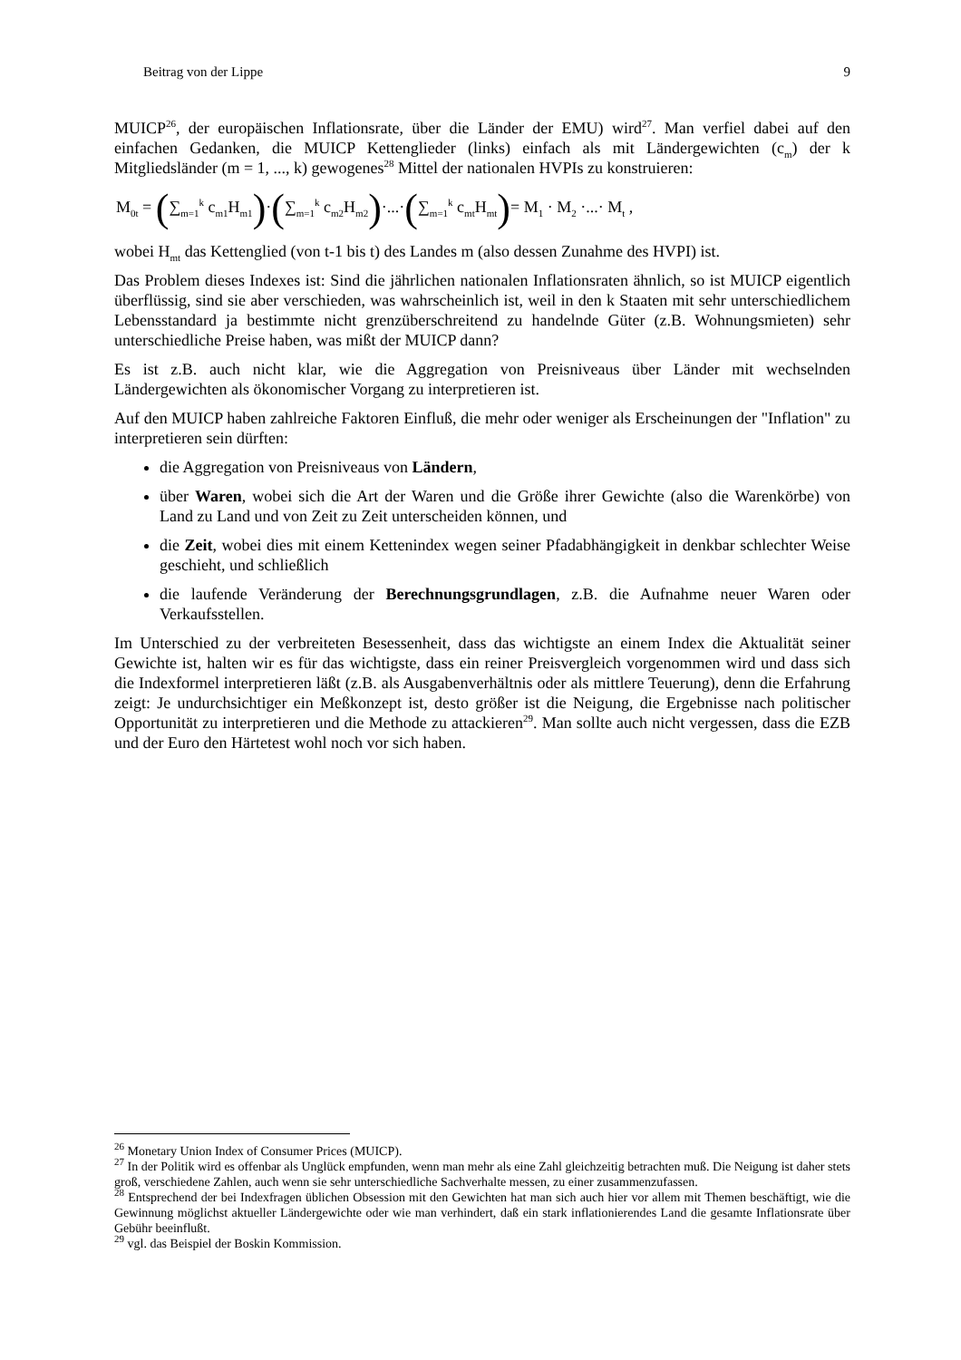Beitrag von der Lippe 9
MUICP<sup>26</sup>, der europäischen Inflationsrate, über die Länder der EMU) wird<sup>27</sup>. Man verfiel dabei auf den einfachen Gedanken, die MUICP Kettenglieder (links) einfach als mit Länderge­wichten (c<sub>m</sub>) der k Mitgliedsländer (m = 1, ..., k) gewogenes<sup>28</sup> Mittel der nationalen HVPIs zu konstruieren:
M<sub>0t</sub> = (∑<sub>m=1</sub><sup>k</sup> c<sub>m1</sub>H<sub>m1</sub>)·(∑<sub>m=1</sub><sup>k</sup> c<sub>m2</sub>H<sub>m2</sub>)·...·(∑<sub>m=1</sub><sup>k</sup> c<sub>mt</sub>H<sub>mt</sub>)= M<sub>1</sub> · M<sub>2</sub> ·...· M<sub>t</sub> ,
wobei H<sub>mt</sub> das Kettenglied (von t-1 bis t) des Landes m (also dessen Zunahme des HVPI) ist.
Das Problem dieses Indexes ist: Sind die jährlichen nationalen Inflationsraten ähnlich, so ist MUICP eigentlich überflüssig, sind sie aber verschieden, was wahrscheinlich ist, weil in den k Staaten mit sehr unterschiedlichem Lebensstandard ja bestimmte nicht grenzüberschreitend zu handelnde Güter (z.B. Wohnungsmieten) sehr unterschiedliche Preise haben, was mißt der MUICP dann?
Es ist z.B. auch nicht klar, wie die Aggregation von Preisniveaus über Länder mit wechselnden Ländergewichten als ökonomischer Vorgang zu interpretieren ist.
Auf den MUICP haben zahlreiche Faktoren Einfluß, die mehr oder weniger als Erscheinungen der "Inflation" zu interpretieren sein dürften:
die Aggregation von Preisniveaus von Ländern,
über Waren, wobei sich die Art der Waren und die Größe ihrer Gewichte (also die Warenkörbe) von Land zu Land und von Zeit zu Zeit unterscheiden können, und
die Zeit, wobei dies mit einem Kettenindex wegen seiner Pfadabhängigkeit in denkbar schlechter Weise geschieht, und schließlich
die laufende Veränderung der Berechnungsgrundlagen, z.B. die Aufnahme neuer Waren oder Verkaufsstellen.
Im Unterschied zu der verbreiteten Besessenheit, dass das wichtigste an einem Index die Aktualität seiner Gewichte ist, halten wir es für das wichtigste, dass ein reiner Preisvergleich vorgenommen wird und dass sich die Indexformel interpretieren läßt (z.B. als Ausgaben­verhältnis oder als mittlere Teuerung), denn die Erfahrung zeigt: Je undurchsichtiger ein Meßkonzept ist, desto größer ist die Neigung, die Ergebnisse nach politischer Opportunität zu interpretieren und die Methode zu attackieren<sup>29</sup>. Man sollte auch nicht vergessen, dass die EZB und der Euro den Härtetest wohl noch vor sich haben.
<sup>26</sup> Monetary Union Index of Consumer Prices (MUICP).
<sup>27</sup> In der Politik wird es offenbar als Unglück empfunden, wenn man mehr als eine Zahl gleichzeitig betrachten muß. Die Neigung ist daher stets groß, verschiedene Zahlen, auch wenn sie sehr unterschiedliche Sachverhalte messen, zu einer zusammenzufassen.
<sup>28</sup> Entsprechend der bei Indexfragen üblichen Obsession mit den Gewichten hat man sich auch hier vor allem mit Themen beschäftigt, wie die Gewinnung möglichst aktueller Ländergewichte oder wie man verhindert, daß ein stark inflationierendes Land die gesamte Inflationsrate über Gebühr beeinflußt.
<sup>29</sup> vgl. das Beispiel der Boskin Kommission.